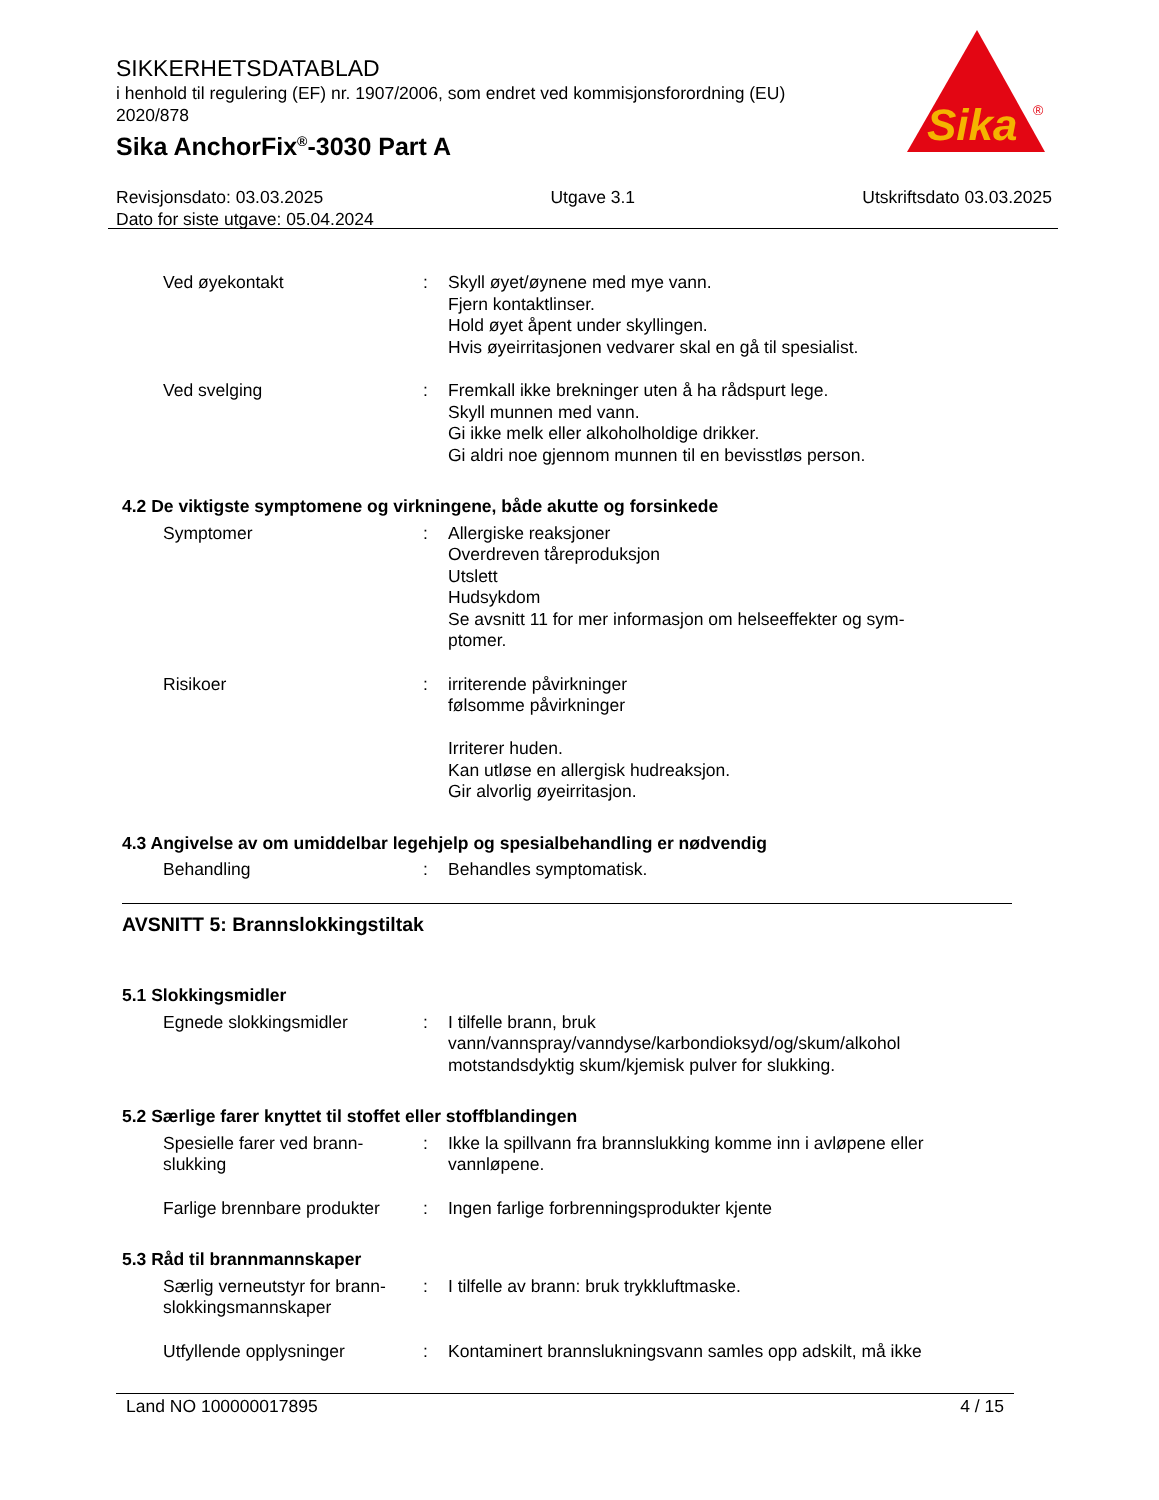SIKKERHETSDATABLAD
i henhold til regulering (EF) nr. 1907/2006, som endret ved kommisjonsforordning (EU) 2020/878
Sika AnchorFix<sup>®</sup>-3030 Part A
Sika
®
Revisjonsdato: 03.03.2025 Utgave 3.1 Utskriftsdato 03.03.2025
Dato for siste utgave: 05.04.2024
Ved øyekontakt : Skyll øyet/øynene med mye vann.
Fjern kontaktlinser.
Hold øyet åpent under skyllingen.
Hvis øyeirritasjonen vedvarer skal en gå til spesialist.
Ved svelging : Fremkall ikke brekninger uten å ha rådspurt lege.
Skyll munnen med vann.
Gi ikke melk eller alkoholholdige drikker.
Gi aldri noe gjennom munnen til en bevisstløs person.
4.2 De viktigste symptomene og virkningene, både akutte og forsinkede
Symptomer : Allergiske reaksjoner
Overdreven tåreproduksjon
Utslett
Hudsykdom
Se avsnitt 11 for mer informasjon om helseeffekter og sym-
ptomer.
Risikoer : irriterende påvirkninger
følsomme påvirkninger
Irriterer huden.
Kan utløse en allergisk hudreaksjon.
Gir alvorlig øyeirritasjon.
4.3 Angivelse av om umiddelbar legehjelp og spesialbehandling er nødvendig
Behandling : Behandles symptomatisk.
AVSNITT 5: Brannslokkingstiltak
5.1 Slokkingsmidler
Egnede slokkingsmidler : I tilfelle brann, bruk
vann/vannspray/vanndyse/karbondioksyd/og/skum/alkohol motstandsdyktig skum/kjemisk pulver for slukking.
5.2 Særlige farer knyttet til stoffet eller stoffblandingen
Spesielle farer ved brann-
slukking
: Ikke la spillvann fra brannslukking komme inn i avløpene eller vannløpene.
Farlige brennbare produkter
: Ingen farlige forbrenningsprodukter kjente
5.3 Råd til brannmannskaper
Særlig verneutstyr for brann-
slokkingsmannskaper
: I tilfelle av brann: bruk trykkluftmaske.
Utfyllende opplysninger : Kontaminert brannslukningsvann samles opp adskilt, må ikke
Land NO 100000017895 4 / 15